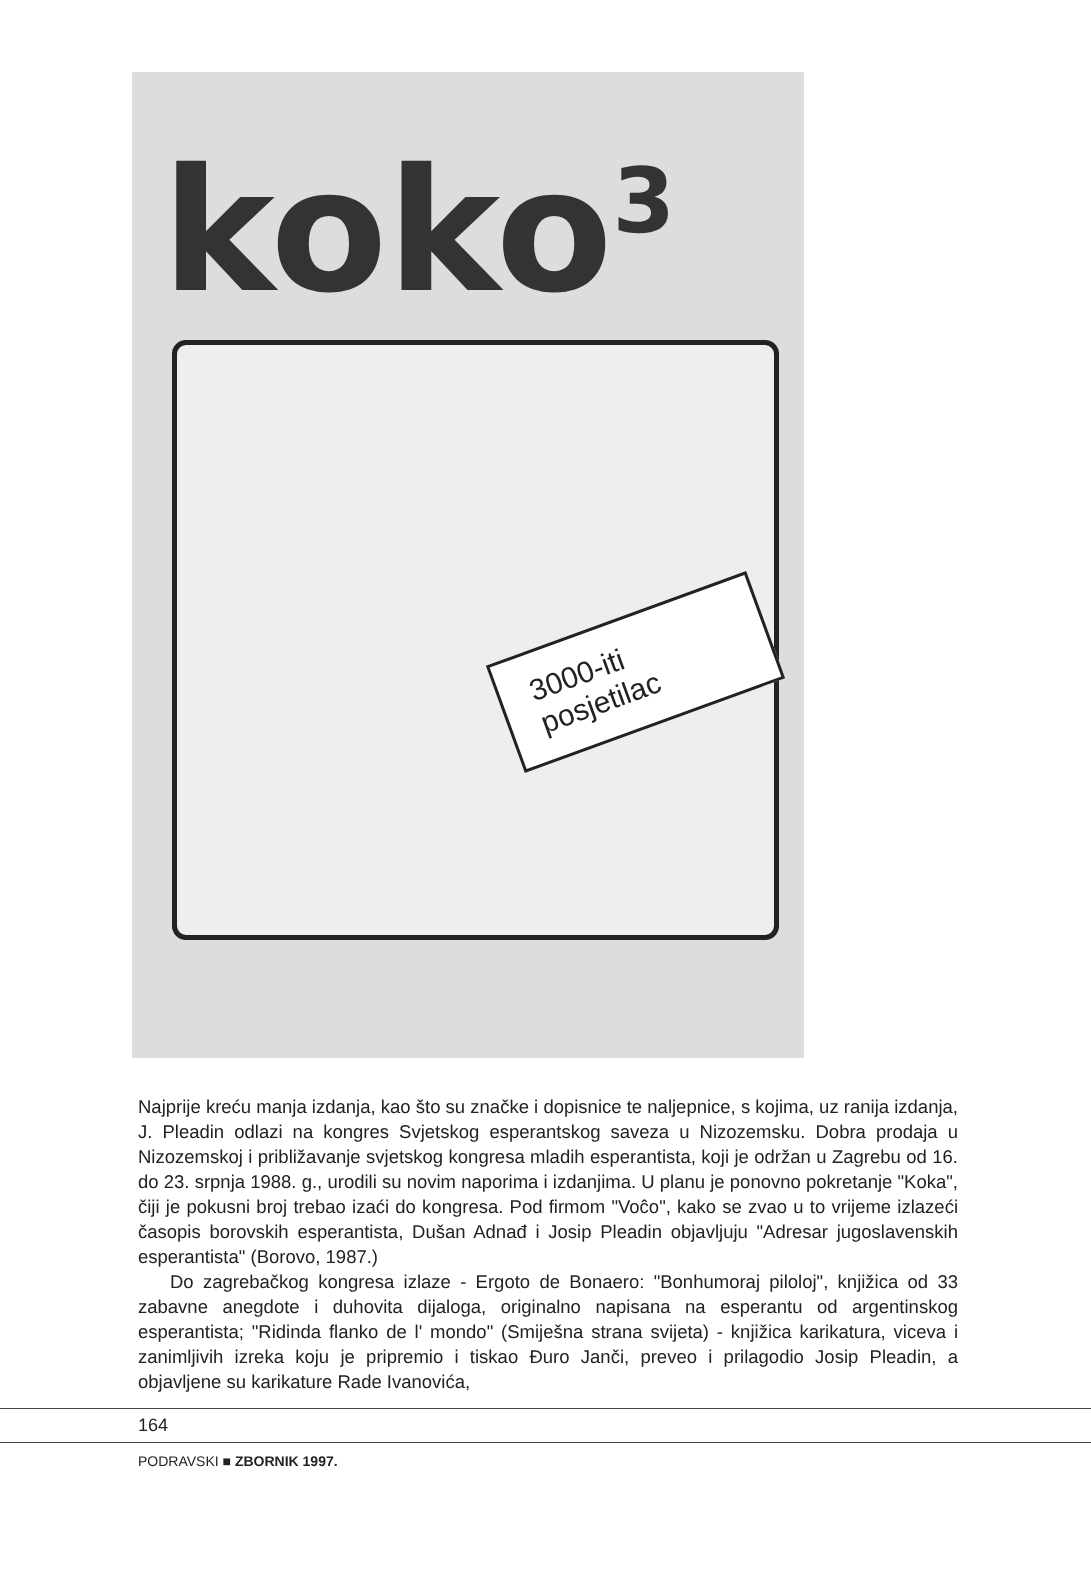koko<sup>3</sup>
3000-iti posjetilac
Najprije kreću manja izdanja, kao što su značke i dopisnice te naljepnice, s kojima, uz ranija izdanja, J. Pleadin odlazi na kongres Svjetskog esperantskog saveza u Nizozemsku. Dobra prodaja u Nizozemskoj i približavanje svjetskog kongresa mladih esperantista, koji je održan u Zagrebu od 16. do 23. srpnja 1988. g., urodili su novim naporima i izdanjima. U planu je ponovno pokretanje "Koka", čiji je pokusni broj trebao izaći do kongresa. Pod firmom "Voĉo", kako se zvao u to vrijeme izlazeći časopis borovskih esperantista, Dušan Adnađ i Josip Pleadin objavljuju "Adresar jugoslavenskih esperantista" (Borovo, 1987.)
Do zagrebačkog kongresa izlaze - Ergoto de Bonaero: "Bonhumoraj piloloj", knjižica od 33 zabavne anegdote i duhovita dijaloga, originalno napisana na esperantu od argentinskog esperantista; "Ridinda flanko de l' mondo" (Smiješna strana svijeta) - knjižica karikatura, viceva i zanimljivih izreka koju je pripremio i tiskao Đuro Janči, preveo i prilagodio Josip Pleadin, a objavljene su karikature Rade Ivanovića,
164
PODRAVSKI ■ ZBORNIK 1997.